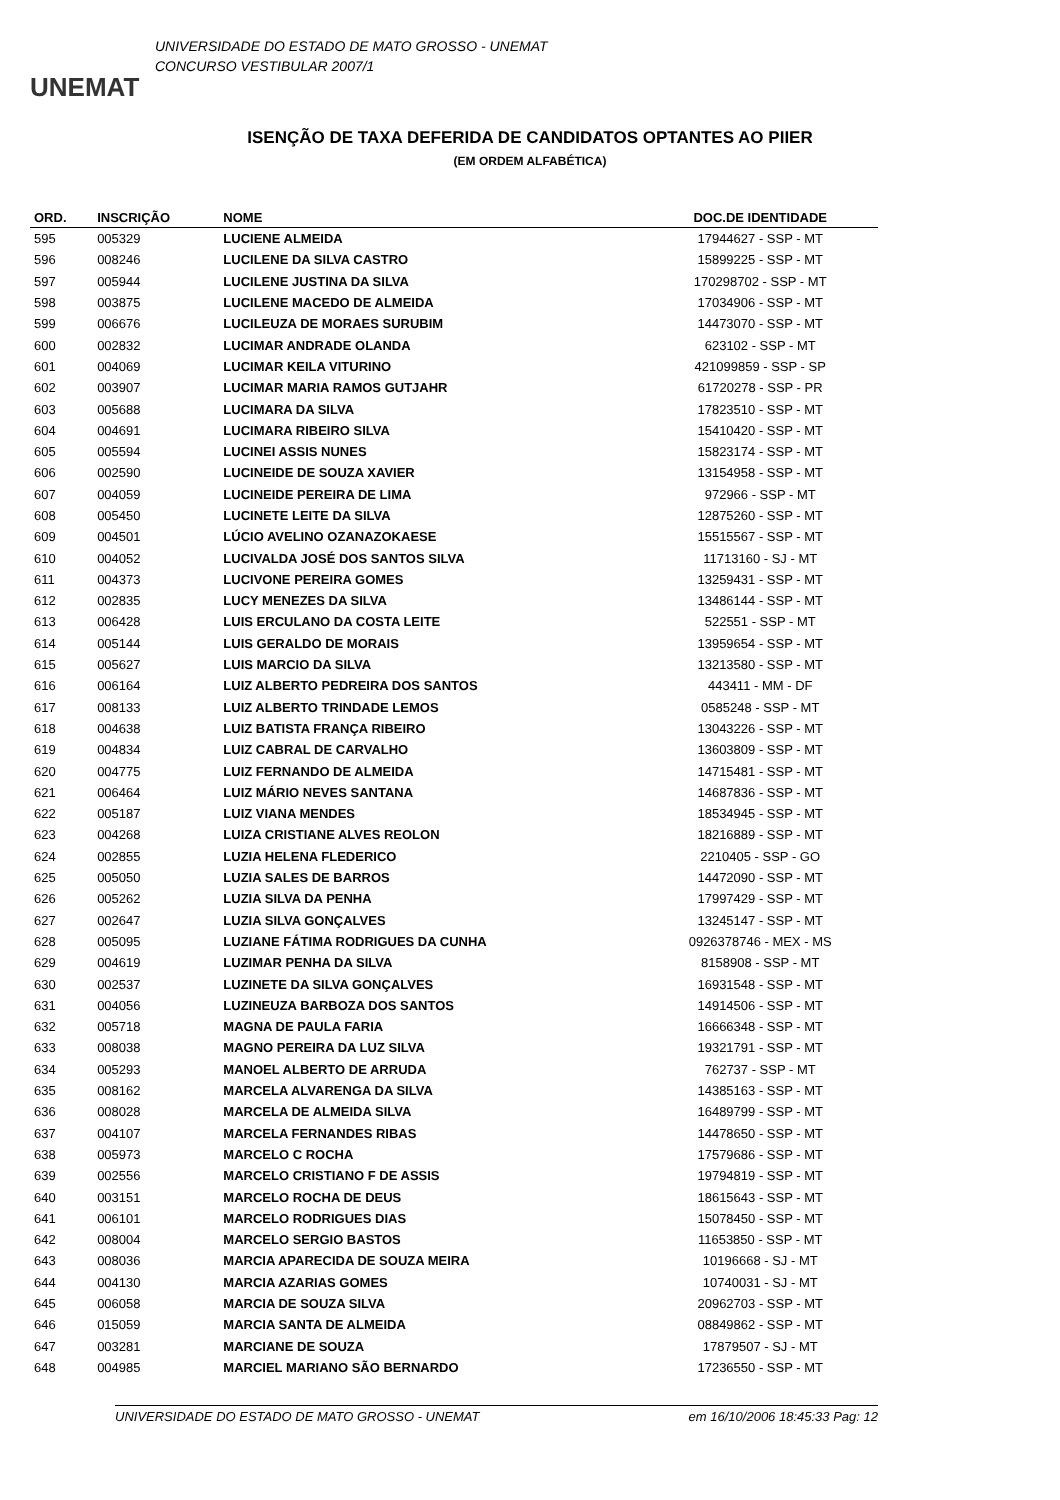UNEMAT
UNIVERSIDADE DO ESTADO DE MATO GROSSO - UNEMAT
CONCURSO VESTIBULAR 2007/1
ISENÇÃO DE TAXA DEFERIDA DE CANDIDATOS OPTANTES AO PIIER
(EM ORDEM ALFABÉTICA)
| ORD. | INSCRIÇÃO | NOME | DOC.DE IDENTIDADE |
| --- | --- | --- | --- |
| 595 | 005329 | LUCIENE ALMEIDA | 17944627 - SSP - MT |
| 596 | 008246 | LUCILENE DA SILVA CASTRO | 15899225 - SSP - MT |
| 597 | 005944 | LUCILENE JUSTINA DA SILVA | 170298702 - SSP - MT |
| 598 | 003875 | LUCILENE MACEDO DE ALMEIDA | 17034906 - SSP - MT |
| 599 | 006676 | LUCILEUZA DE MORAES SURUBIM | 14473070 - SSP - MT |
| 600 | 002832 | LUCIMAR ANDRADE OLANDA | 623102 - SSP - MT |
| 601 | 004069 | LUCIMAR KEILA VITURINO | 421099859 - SSP - SP |
| 602 | 003907 | LUCIMAR MARIA RAMOS GUTJAHR | 61720278 - SSP - PR |
| 603 | 005688 | LUCIMARA DA SILVA | 17823510 - SSP - MT |
| 604 | 004691 | LUCIMARA RIBEIRO SILVA | 15410420 - SSP - MT |
| 605 | 005594 | LUCINEI ASSIS NUNES | 15823174 - SSP - MT |
| 606 | 002590 | LUCINEIDE DE SOUZA XAVIER | 13154958 - SSP - MT |
| 607 | 004059 | LUCINEIDE PEREIRA DE LIMA | 972966 - SSP - MT |
| 608 | 005450 | LUCINETE LEITE DA SILVA | 12875260 - SSP - MT |
| 609 | 004501 | LÚCIO AVELINO OZANAZOKAESE | 15515567 - SSP - MT |
| 610 | 004052 | LUCIVALDA JOSÉ DOS SANTOS SILVA | 11713160 - SJ - MT |
| 611 | 004373 | LUCIVONE PEREIRA GOMES | 13259431 - SSP - MT |
| 612 | 002835 | LUCY MENEZES DA SILVA | 13486144 - SSP - MT |
| 613 | 006428 | LUIS ERCULANO DA COSTA LEITE | 522551 - SSP - MT |
| 614 | 005144 | LUIS GERALDO DE MORAIS | 13959654 - SSP - MT |
| 615 | 005627 | LUIS MARCIO DA SILVA | 13213580 - SSP - MT |
| 616 | 006164 | LUIZ ALBERTO PEDREIRA DOS SANTOS | 443411 - MM - DF |
| 617 | 008133 | LUIZ ALBERTO TRINDADE LEMOS | 0585248 - SSP - MT |
| 618 | 004638 | LUIZ BATISTA FRANÇA RIBEIRO | 13043226 - SSP - MT |
| 619 | 004834 | LUIZ CABRAL DE CARVALHO | 13603809 - SSP - MT |
| 620 | 004775 | LUIZ FERNANDO DE ALMEIDA | 14715481 - SSP - MT |
| 621 | 006464 | LUIZ MÁRIO NEVES SANTANA | 14687836 - SSP - MT |
| 622 | 005187 | LUIZ VIANA MENDES | 18534945 - SSP - MT |
| 623 | 004268 | LUIZA CRISTIANE ALVES REOLON | 18216889 - SSP - MT |
| 624 | 002855 | LUZIA HELENA FLEDERICO | 2210405 - SSP - GO |
| 625 | 005050 | LUZIA SALES DE BARROS | 14472090 - SSP - MT |
| 626 | 005262 | LUZIA SILVA DA PENHA | 17997429 - SSP - MT |
| 627 | 002647 | LUZIA SILVA GONÇALVES | 13245147 - SSP - MT |
| 628 | 005095 | LUZIANE FÁTIMA RODRIGUES DA CUNHA | 0926378746 - MEX - MS |
| 629 | 004619 | LUZIMAR PENHA DA SILVA | 8158908 - SSP - MT |
| 630 | 002537 | LUZINETE DA SILVA GONÇALVES | 16931548 - SSP - MT |
| 631 | 004056 | LUZINEUZA BARBOZA DOS SANTOS | 14914506 - SSP - MT |
| 632 | 005718 | MAGNA DE PAULA FARIA | 16666348 - SSP - MT |
| 633 | 008038 | MAGNO PEREIRA DA LUZ SILVA | 19321791 - SSP - MT |
| 634 | 005293 | MANOEL ALBERTO DE ARRUDA | 762737 - SSP - MT |
| 635 | 008162 | MARCELA ALVARENGA DA SILVA | 14385163 - SSP - MT |
| 636 | 008028 | MARCELA DE ALMEIDA SILVA | 16489799 - SSP - MT |
| 637 | 004107 | MARCELA FERNANDES RIBAS | 14478650 - SSP - MT |
| 638 | 005973 | MARCELO C ROCHA | 17579686 - SSP - MT |
| 639 | 002556 | MARCELO CRISTIANO F DE ASSIS | 19794819 - SSP - MT |
| 640 | 003151 | MARCELO ROCHA DE DEUS | 18615643 - SSP - MT |
| 641 | 006101 | MARCELO RODRIGUES DIAS | 15078450 - SSP - MT |
| 642 | 008004 | MARCELO SERGIO BASTOS | 11653850 - SSP - MT |
| 643 | 008036 | MARCIA APARECIDA DE SOUZA MEIRA | 10196668 - SJ - MT |
| 644 | 004130 | MARCIA AZARIAS GOMES | 10740031 - SJ - MT |
| 645 | 006058 | MARCIA DE SOUZA SILVA | 20962703 - SSP - MT |
| 646 | 015059 | MARCIA SANTA DE ALMEIDA | 08849862 - SSP - MT |
| 647 | 003281 | MARCIANE DE SOUZA | 17879507 - SJ - MT |
| 648 | 004985 | MARCIEL MARIANO SÃO BERNARDO | 17236550 - SSP - MT |
UNIVERSIDADE DO ESTADO DE MATO GROSSO - UNEMAT em 16/10/2006 18:45:33 Pag: 12